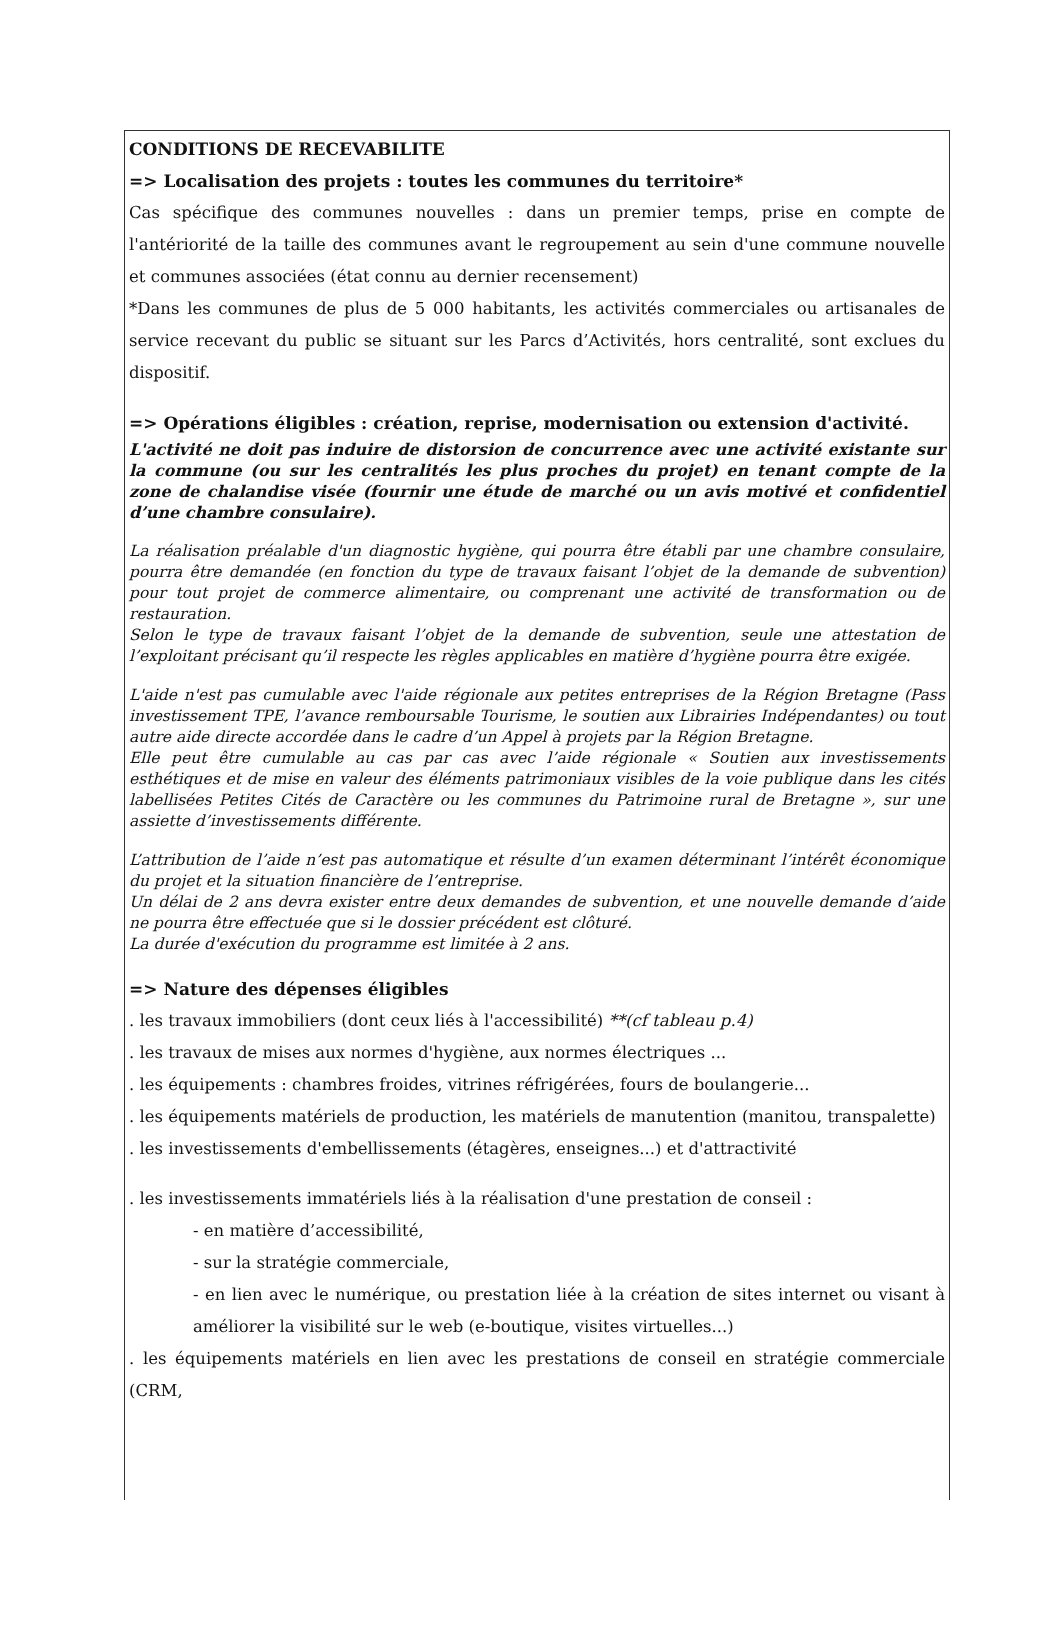CONDITIONS DE RECEVABILITE
=> Localisation des projets : toutes les communes du territoire*
Cas spécifique des communes nouvelles : dans un premier temps, prise en compte de l'antériorité de la taille des communes avant le regroupement au sein d'une commune nouvelle et communes associées (état connu au dernier recensement)
*Dans les communes de plus de 5 000 habitants, les activités commerciales ou artisanales de service recevant du public se situant sur les Parcs d’Activités, hors centralité, sont exclues du dispositif.
=> Opérations éligibles : création, reprise, modernisation ou extension d'activité.
L'activité ne doit pas induire de distorsion de concurrence avec une activité existante sur la commune (ou sur les centralités les plus proches du projet) en tenant compte de la zone de chalandise visée (fournir une étude de marché ou un avis motivé et confidentiel d’une chambre consulaire).
La réalisation préalable d'un diagnostic hygiène, qui pourra être établi par une chambre consulaire, pourra être demandée (en fonction du type de travaux faisant l’objet de la demande de subvention) pour tout projet de commerce alimentaire, ou comprenant une activité de transformation ou de restauration.
Selon le type de travaux faisant l’objet de la demande de subvention, seule une attestation de l’exploitant précisant qu’il respecte les règles applicables en matière d’hygiène pourra être exigée.
L'aide n'est pas cumulable avec l'aide régionale aux petites entreprises de la Région Bretagne (Pass investissement TPE, l’avance remboursable Tourisme, le soutien aux Librairies Indépendantes) ou tout autre aide directe accordée dans le cadre d’un Appel à projets par la Région Bretagne.
Elle peut être cumulable au cas par cas avec l’aide régionale « Soutien aux investissements esthétiques et de mise en valeur des éléments patrimoniaux visibles de la voie publique dans les cités labellisées Petites Cités de Caractère ou les communes du Patrimoine rural de Bretagne », sur une assiette d’investissements différente.
L’attribution de l’aide n’est pas automatique et résulte d’un examen déterminant l’intérêt économique du projet et la situation financière de l’entreprise.
Un délai de 2 ans devra exister entre deux demandes de subvention, et une nouvelle demande d’aide ne pourra être effectuée que si le dossier précédent est clôturé.
La durée d'exécution du programme est limitée à 2 ans.
=> Nature des dépenses éligibles
. les travaux immobiliers (dont ceux liés à l'accessibilité) **(cf tableau p.4)
. les travaux de mises aux normes d'hygiène, aux normes électriques ...
. les équipements : chambres froides, vitrines réfrigérées, fours de boulangerie...
. les équipements matériels de production, les matériels de manutention (manitou, transpalette)
. les investissements d'embellissements (étagères, enseignes...) et d'attractivité
. les investissements immatériels liés à la réalisation d'une prestation de conseil :
- en matière d’accessibilité,
- sur la stratégie commerciale,
- en lien avec le numérique, ou prestation liée à la création de sites internet ou visant à améliorer la visibilité sur le web (e-boutique, visites virtuelles...)
. les équipements matériels en lien avec les prestations de conseil en stratégie commerciale (CRM,